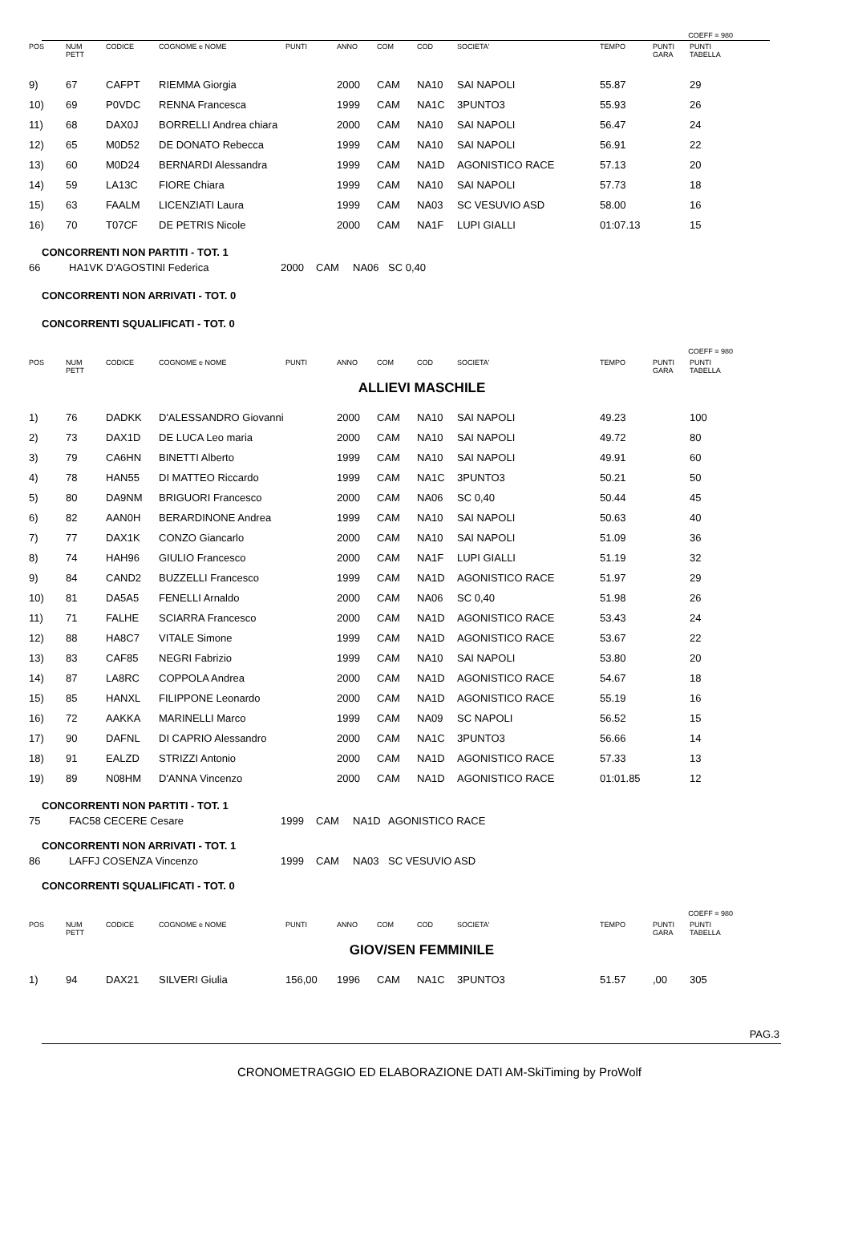COEFF = 980
| POS | NUM PETT | CODICE | COGNOME e NOME | PUNTI | ANNO | COM | COD | SOCIETA' | TEMPO | PUNTI GARA | PUNTI TABELLA |
| --- | --- | --- | --- | --- | --- | --- | --- | --- | --- | --- | --- |
| 9) | 67 | CAFPT | RIEMMA Giorgia | | 2000 | CAM | NA10 | SAI NAPOLI | 55.87 | | 29 |
| 10) | 69 | P0VDC | RENNA Francesca | | 1999 | CAM | NA1C | 3PUNTO3 | 55.93 | | 26 |
| 11) | 68 | DAX0J | BORRELLI Andrea chiara | | 2000 | CAM | NA10 | SAI NAPOLI | 56.47 | | 24 |
| 12) | 65 | M0D52 | DE DONATO Rebecca | | 1999 | CAM | NA10 | SAI NAPOLI | 56.91 | | 22 |
| 13) | 60 | M0D24 | BERNARDI Alessandra | | 1999 | CAM | NA1D | AGONISTICO RACE | 57.13 | | 20 |
| 14) | 59 | LA13C | FIORE Chiara | | 1999 | CAM | NA10 | SAI NAPOLI | 57.73 | | 18 |
| 15) | 63 | FAALM | LICENZIATI Laura | | 1999 | CAM | NA03 | SC VESUVIO ASD | 58.00 | | 16 |
| 16) | 70 | T07CF | DE PETRIS Nicole | | 2000 | CAM | NA1F | LUPI GIALLI | 01:07.13 | | 15 |
CONCORRENTI NON PARTITI - TOT. 1
66 HA1VK D'AGOSTINI Federica 2000 CAM NA06 SC 0,40
CONCORRENTI NON ARRIVATI - TOT. 0
CONCORRENTI SQUALIFICATI - TOT. 0
COEFF = 980
| POS | NUM PETT | CODICE | COGNOME e NOME | PUNTI | ANNO | COM | COD | SOCIETA' | TEMPO | PUNTI GARA | PUNTI TABELLA |
| --- | --- | --- | --- | --- | --- | --- | --- | --- | --- | --- | --- |
| ALLIEVI MASCHILE | | | | | | | | | | | |
| 1) | 76 | DADKK | D'ALESSANDRO Giovanni | | 2000 | CAM | NA10 | SAI NAPOLI | 49.23 | | 100 |
| 2) | 73 | DAX1D | DE LUCA Leo maria | | 2000 | CAM | NA10 | SAI NAPOLI | 49.72 | | 80 |
| 3) | 79 | CA6HN | BINETTI Alberto | | 1999 | CAM | NA10 | SAI NAPOLI | 49.91 | | 60 |
| 4) | 78 | HAN55 | DI MATTEO Riccardo | | 1999 | CAM | NA1C | 3PUNTO3 | 50.21 | | 50 |
| 5) | 80 | DA9NM | BRIGUORI Francesco | | 2000 | CAM | NA06 | SC 0,40 | 50.44 | | 45 |
| 6) | 82 | AAN0H | BERARDINONE Andrea | | 1999 | CAM | NA10 | SAI NAPOLI | 50.63 | | 40 |
| 7) | 77 | DAX1K | CONZO Giancarlo | | 2000 | CAM | NA10 | SAI NAPOLI | 51.09 | | 36 |
| 8) | 74 | HAH96 | GIULIO Francesco | | 2000 | CAM | NA1F | LUPI GIALLI | 51.19 | | 32 |
| 9) | 84 | CAND2 | BUZZELLI Francesco | | 1999 | CAM | NA1D | AGONISTICO RACE | 51.97 | | 29 |
| 10) | 81 | DA5A5 | FENELLI Arnaldo | | 2000 | CAM | NA06 | SC 0,40 | 51.98 | | 26 |
| 11) | 71 | FALHE | SCIARRA Francesco | | 2000 | CAM | NA1D | AGONISTICO RACE | 53.43 | | 24 |
| 12) | 88 | HA8C7 | VITALE Simone | | 1999 | CAM | NA1D | AGONISTICO RACE | 53.67 | | 22 |
| 13) | 83 | CAF85 | NEGRI Fabrizio | | 1999 | CAM | NA10 | SAI NAPOLI | 53.80 | | 20 |
| 14) | 87 | LA8RC | COPPOLA Andrea | | 2000 | CAM | NA1D | AGONISTICO RACE | 54.67 | | 18 |
| 15) | 85 | HANXL | FILIPPONE Leonardo | | 2000 | CAM | NA1D | AGONISTICO RACE | 55.19 | | 16 |
| 16) | 72 | AAKKA | MARINELLI Marco | | 1999 | CAM | NA09 | SC NAPOLI | 56.52 | | 15 |
| 17) | 90 | DAFNL | DI CAPRIO Alessandro | | 2000 | CAM | NA1C | 3PUNTO3 | 56.66 | | 14 |
| 18) | 91 | EALZD | STRIZZI Antonio | | 2000 | CAM | NA1D | AGONISTICO RACE | 57.33 | | 13 |
| 19) | 89 | N08HM | D'ANNA Vincenzo | | 2000 | CAM | NA1D | AGONISTICO RACE | 01:01.85 | | 12 |
CONCORRENTI NON PARTITI - TOT. 1
75 FAC58 CECERE Cesare 1999 CAM NA1D AGONISTICO RACE
CONCORRENTI NON ARRIVATI - TOT. 1
86 LAFFJ COSENZA Vincenzo 1999 CAM NA03 SC VESUVIO ASD
CONCORRENTI SQUALIFICATI - TOT. 0
COEFF = 980
| POS | NUM PETT | CODICE | COGNOME e NOME | PUNTI | ANNO | COM | COD | SOCIETA' | TEMPO | PUNTI GARA | PUNTI TABELLA |
| --- | --- | --- | --- | --- | --- | --- | --- | --- | --- | --- | --- |
| GIOV/SEN FEMMINILE | | | | | | | | | | | |
| 1) | 94 | DAX21 | SILVERI Giulia | 156,00 | 1996 | CAM | NA1C | 3PUNTO3 | 51.57 | ,00 | 305 |
PAG.3
CRONOMETRAGGIO ED ELABORAZIONE DATI AM-SkiTiming by ProWolf